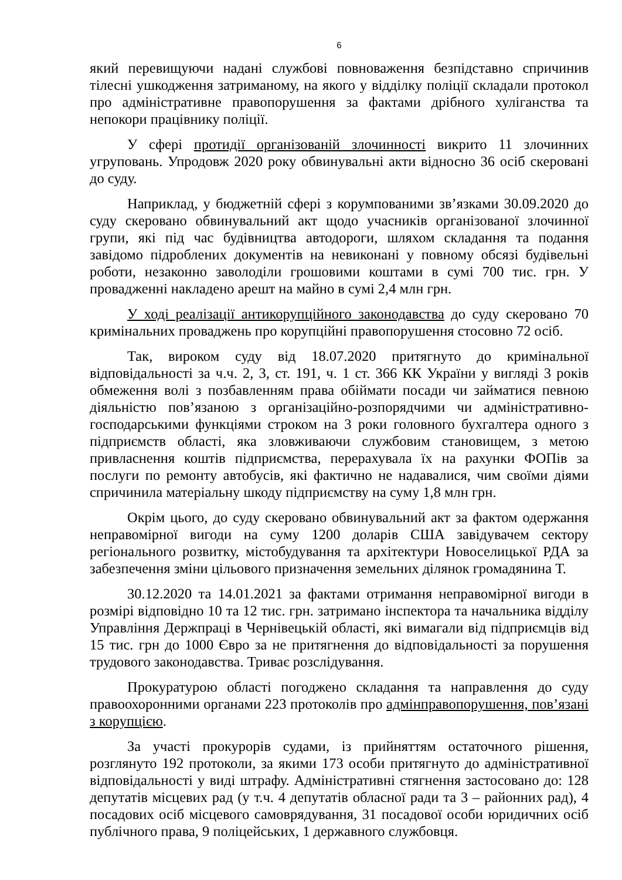6
який перевищуючи надані службові повноваження безпідставно спричинив тілесні ушкодження затриманому, на якого у відділку поліції складали протокол про адміністративне правопорушення за фактами дрібного хуліганства та непокори працівнику поліції.
У сфері протидії організованій злочинності викрито 11 злочинних угруповань. Упродовж 2020 року обвинувальні акти відносно 36 осіб скеровані до суду.
Наприклад, у бюджетній сфері з корумпованими зв’язками 30.09.2020 до суду скеровано обвинувальний акт щодо учасників організованої злочинної групи, які під час будівництва автодороги, шляхом складання та подання завідомо підроблених документів на невиконані у повному обсязі будівельні роботи, незаконно заволоділи грошовими коштами в сумі 700 тис. грн. У провадженні накладено арешт на майно в сумі 2,4 млн грн.
У ході реалізації антикорупційного законодавства до суду скеровано 70 кримінальних проваджень про корупційні правопорушення стосовно 72 осіб.
Так, вироком суду від 18.07.2020 притягнуто до кримінальної відповідальності за ч.ч. 2, 3, ст. 191, ч. 1 ст. 366 КК України у вигляді 3 років обмеження волі з позбавленням права обіймати посади чи займатися певною діяльністю пов’язаною з організаційно-розпорядчими чи адміністративно-господарськими функціями строком на 3 роки головного бухгалтера одного з підприємств області, яка зловживаючи службовим становищем, з метою привласнення коштів підприємства, перерахувала їх на рахунки ФОПів за послуги по ремонту автобусів, які фактично не надавалися, чим своїми діями спричинила матеріальну шкоду підприємству на суму 1,8 млн грн.
Окрім цього, до суду скеровано обвинувальний акт за фактом одержання неправомірної вигоди на суму 1200 доларів США завідувачем сектору регіонального розвитку, містобудування та архітектури Новоселицької РДА за забезпечення зміни цільового призначення земельних ділянок громадянина Т.
30.12.2020 та 14.01.2021 за фактами отримання неправомірної вигоди в розмірі відповідно 10 та 12 тис. грн. затримано інспектора та начальника відділу Управління Держпраці в Чернівецькій області, які вимагали від підприємців від 15 тис. грн до 1000 Євро за не притягнення до відповідальності за порушення трудового законодавства. Триває розслідування.
Прокуратурою області погоджено складання та направлення до суду правоохоронними органами 223 протоколів про адмінправопорушення, пов’язані з корупцією.
За участі прокурорів судами, із прийняттям остаточного рішення, розглянуто 192 протоколи, за якими 173 особи притягнуто до адміністративної відповідальності у виді штрафу. Адміністративні стягнення застосовано до: 128 депутатів місцевих рад (у т.ч. 4 депутатів обласної ради та 3 – районних рад), 4 посадових осіб місцевого самоврядування, 31 посадової особи юридичних осіб публічного права, 9 поліцейських, 1 державного службовця.